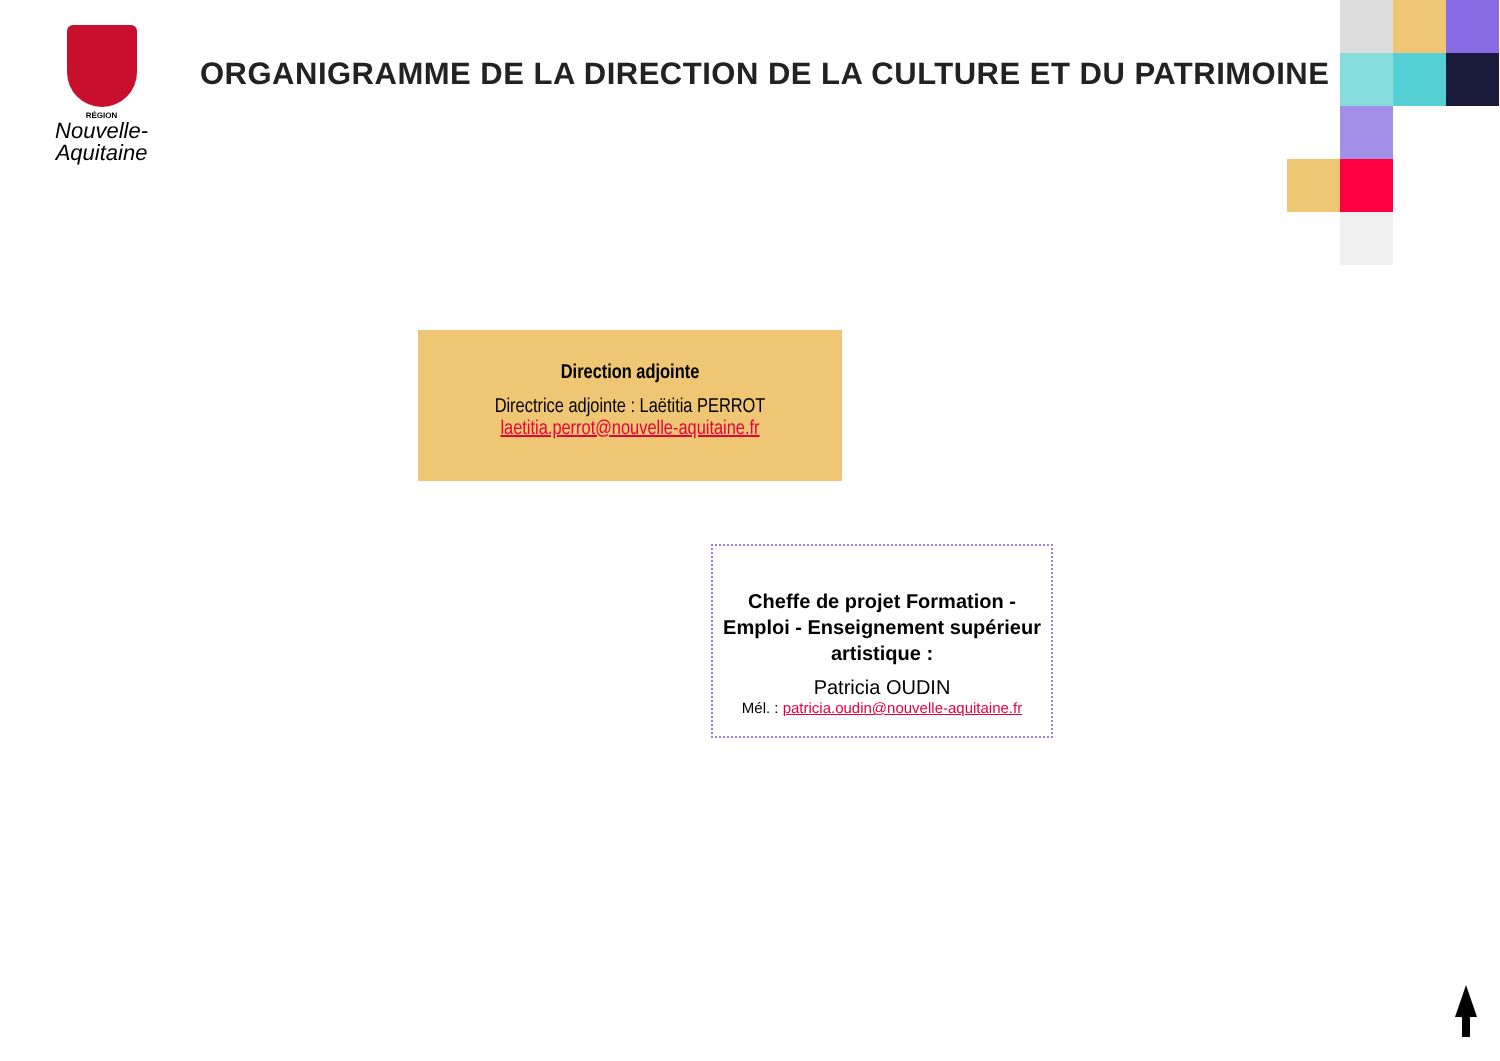RÉGION
Nouvelle-
Aquitaine
ORGANIGRAMME DE LA DIRECTION DE LA CULTURE ET DU PATRIMOINE
Direction adjointe
Directrice adjointe : Laëtitia PERROT
laetitia.perrot@nouvelle-aquitaine.fr
Cheffe de projet Formation - Emploi - Enseignement supérieur artistique :
Patricia OUDIN
Mél. : patricia.oudin@nouvelle-aquitaine.fr